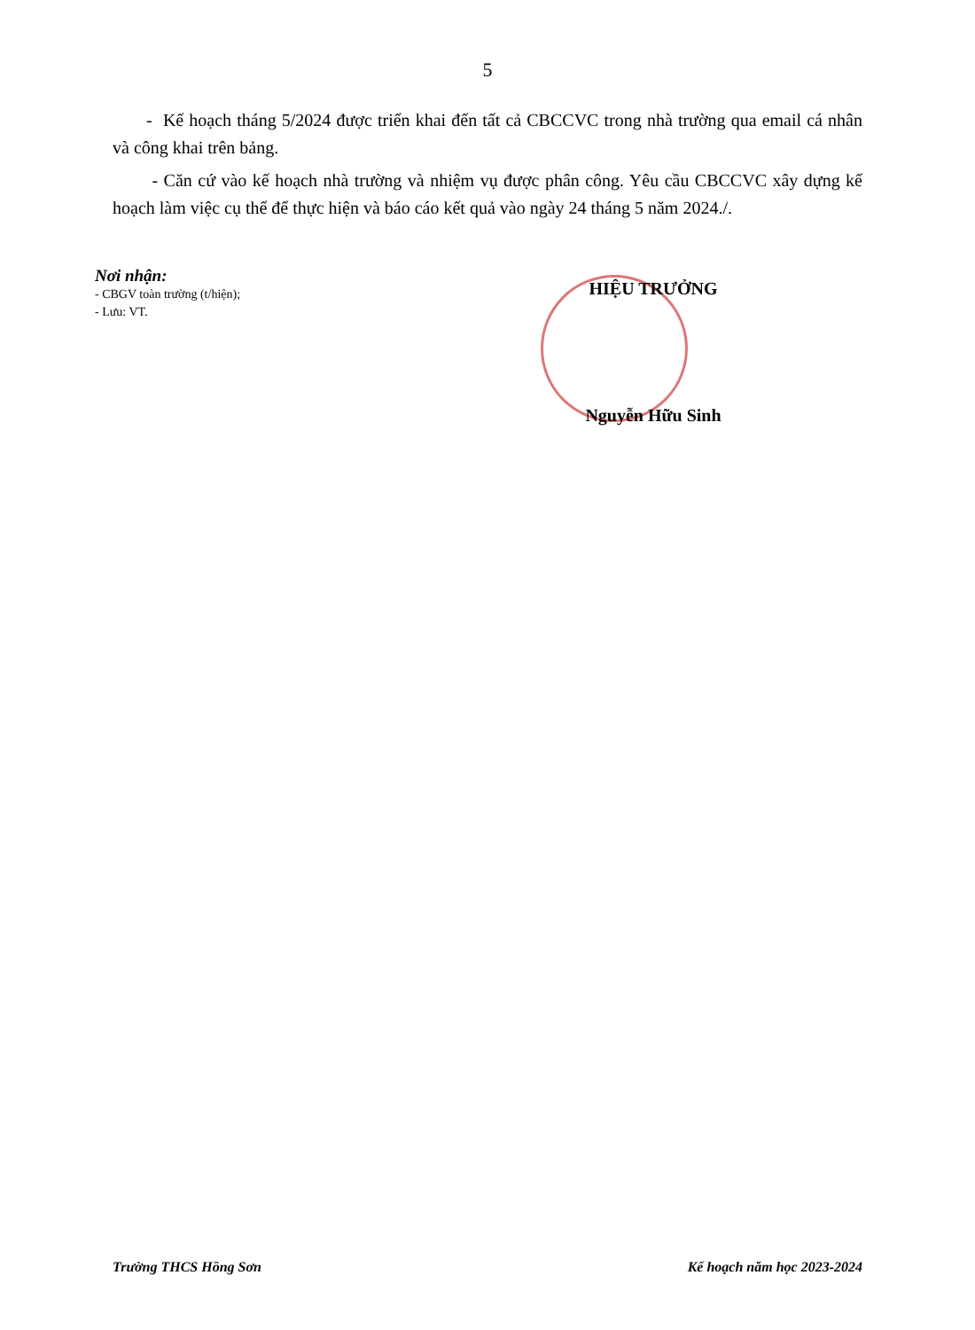5
- Kế hoạch tháng 5/2024 được triển khai đến tất cả CBCCVC trong nhà trường qua email cá nhân và công khai trên bảng.
- Căn cứ vào kế hoạch nhà trường và nhiệm vụ được phân công. Yêu cầu CBCCVC xây dựng kế hoạch làm việc cụ thể để thực hiện và báo cáo kết quả vào ngày 24 tháng 5 năm 2024./.
Nơi nhận:
- CBGV toàn trường (t/hiện);
- Lưu: VT.
HIỆU TRƯỞNG
Nguyễn Hữu Sinh
Trường THCS Hồng Sơn Kế hoạch năm học 2023-2024